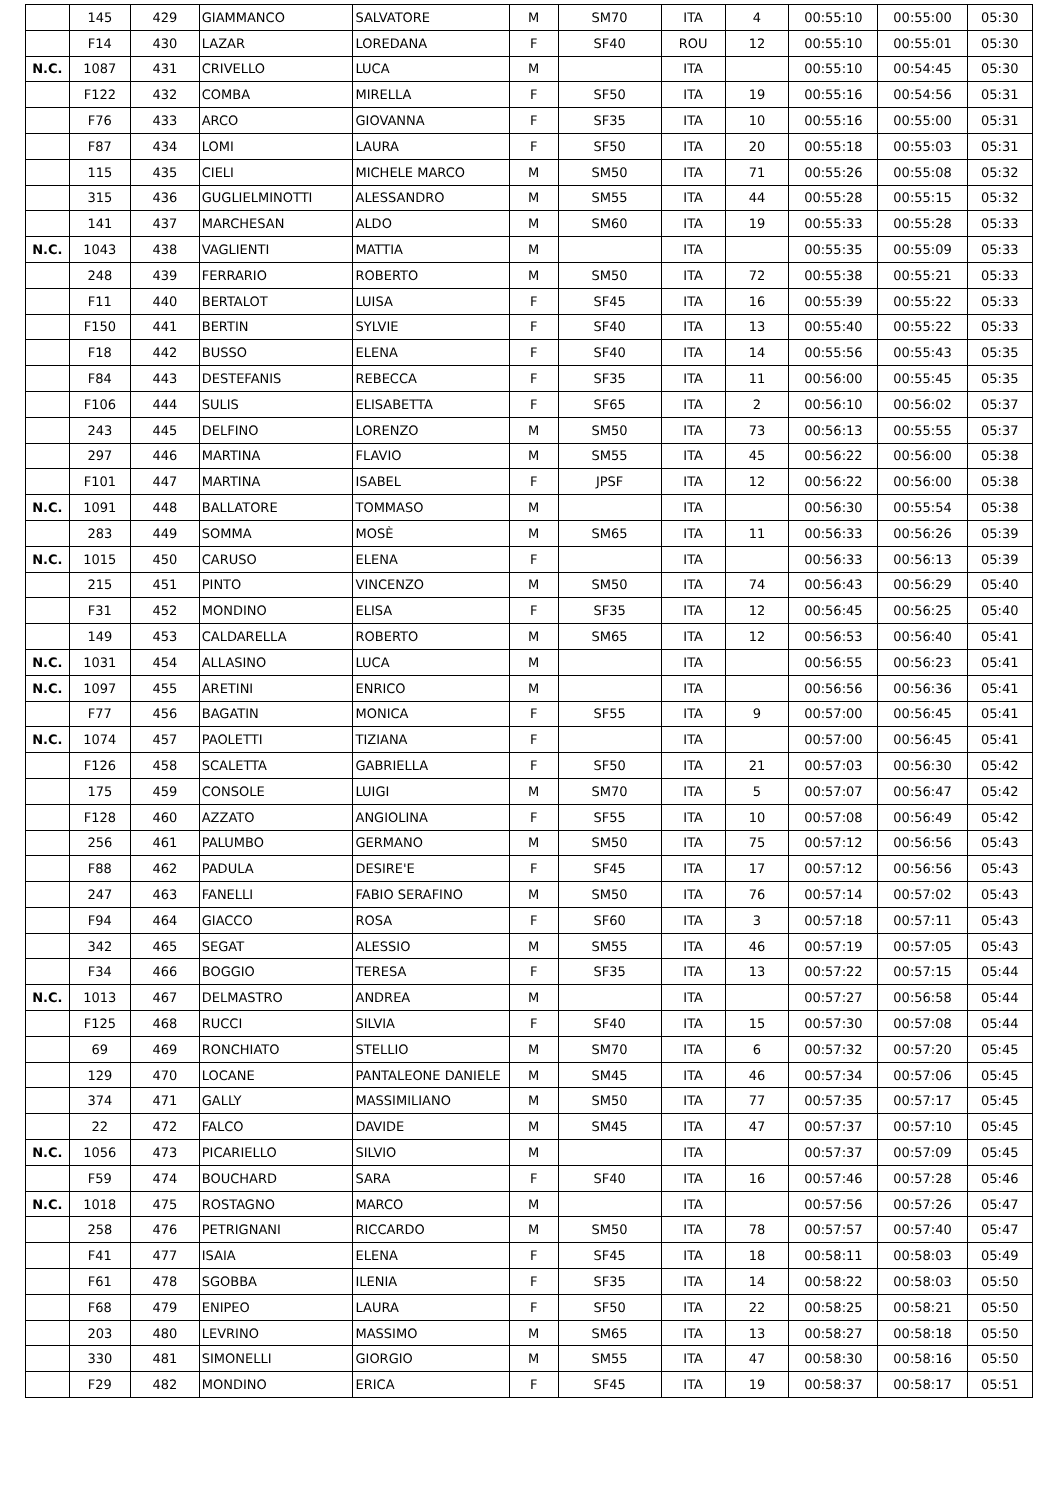| | 145 | 429 | GIAMMANCO | SALVATORE | M | SM70 | ITA | 4 | 00:55:10 | 00:55:00 | 05:30 |
| | F14 | 430 | LAZAR | LOREDANA | F | SF40 | ROU | 12 | 00:55:10 | 00:55:01 | 05:30 |
| N.C. | 1087 | 431 | CRIVELLO | LUCA | M | | ITA | | 00:55:10 | 00:54:45 | 05:30 |
| | F122 | 432 | COMBA | MIRELLA | F | SF50 | ITA | 19 | 00:55:16 | 00:54:56 | 05:31 |
| | F76 | 433 | ARCO | GIOVANNA | F | SF35 | ITA | 10 | 00:55:16 | 00:55:00 | 05:31 |
| | F87 | 434 | LOMI | LAURA | F | SF50 | ITA | 20 | 00:55:18 | 00:55:03 | 05:31 |
| | 115 | 435 | CIELI | MICHELE MARCO | M | SM50 | ITA | 71 | 00:55:26 | 00:55:08 | 05:32 |
| | 315 | 436 | GUGLIELMINOTTI | ALESSANDRO | M | SM55 | ITA | 44 | 00:55:28 | 00:55:15 | 05:32 |
| | 141 | 437 | MARCHESAN | ALDO | M | SM60 | ITA | 19 | 00:55:33 | 00:55:28 | 05:33 |
| N.C. | 1043 | 438 | VAGLIENTI | MATTIA | M | | ITA | | 00:55:35 | 00:55:09 | 05:33 |
| | 248 | 439 | FERRARIO | ROBERTO | M | SM50 | ITA | 72 | 00:55:38 | 00:55:21 | 05:33 |
| | F11 | 440 | BERTALOT | LUISA | F | SF45 | ITA | 16 | 00:55:39 | 00:55:22 | 05:33 |
| | F150 | 441 | BERTIN | SYLVIE | F | SF40 | ITA | 13 | 00:55:40 | 00:55:22 | 05:33 |
| | F18 | 442 | BUSSO | ELENA | F | SF40 | ITA | 14 | 00:55:56 | 00:55:43 | 05:35 |
| | F84 | 443 | DESTEFANIS | REBECCA | F | SF35 | ITA | 11 | 00:56:00 | 00:55:45 | 05:35 |
| | F106 | 444 | SULIS | ELISABETTA | F | SF65 | ITA | 2 | 00:56:10 | 00:56:02 | 05:37 |
| | 243 | 445 | DELFINO | LORENZO | M | SM50 | ITA | 73 | 00:56:13 | 00:55:55 | 05:37 |
| | 297 | 446 | MARTINA | FLAVIO | M | SM55 | ITA | 45 | 00:56:22 | 00:56:00 | 05:38 |
| | F101 | 447 | MARTINA | ISABEL | F | JPSF | ITA | 12 | 00:56:22 | 00:56:00 | 05:38 |
| N.C. | 1091 | 448 | BALLATORE | TOMMASO | M | | ITA | | 00:56:30 | 00:55:54 | 05:38 |
| | 283 | 449 | SOMMA | MOSÈ | M | SM65 | ITA | 11 | 00:56:33 | 00:56:26 | 05:39 |
| N.C. | 1015 | 450 | CARUSO | ELENA | F | | ITA | | 00:56:33 | 00:56:13 | 05:39 |
| | 215 | 451 | PINTO | VINCENZO | M | SM50 | ITA | 74 | 00:56:43 | 00:56:29 | 05:40 |
| | F31 | 452 | MONDINO | ELISA | F | SF35 | ITA | 12 | 00:56:45 | 00:56:25 | 05:40 |
| | 149 | 453 | CALDARELLA | ROBERTO | M | SM65 | ITA | 12 | 00:56:53 | 00:56:40 | 05:41 |
| N.C. | 1031 | 454 | ALLASINO | LUCA | M | | ITA | | 00:56:55 | 00:56:23 | 05:41 |
| N.C. | 1097 | 455 | ARETINI | ENRICO | M | | ITA | | 00:56:56 | 00:56:36 | 05:41 |
| | F77 | 456 | BAGATIN | MONICA | F | SF55 | ITA | 9 | 00:57:00 | 00:56:45 | 05:41 |
| N.C. | 1074 | 457 | PAOLETTI | TIZIANA | F | | ITA | | 00:57:00 | 00:56:45 | 05:41 |
| | F126 | 458 | SCALETTA | GABRIELLA | F | SF50 | ITA | 21 | 00:57:03 | 00:56:30 | 05:42 |
| | 175 | 459 | CONSOLE | LUIGI | M | SM70 | ITA | 5 | 00:57:07 | 00:56:47 | 05:42 |
| | F128 | 460 | AZZATO | ANGIOLINA | F | SF55 | ITA | 10 | 00:57:08 | 00:56:49 | 05:42 |
| | 256 | 461 | PALUMBO | GERMANO | M | SM50 | ITA | 75 | 00:57:12 | 00:56:56 | 05:43 |
| | F88 | 462 | PADULA | DESIRE'E | F | SF45 | ITA | 17 | 00:57:12 | 00:56:56 | 05:43 |
| | 247 | 463 | FANELLI | FABIO SERAFINO | M | SM50 | ITA | 76 | 00:57:14 | 00:57:02 | 05:43 |
| | F94 | 464 | GIACCO | ROSA | F | SF60 | ITA | 3 | 00:57:18 | 00:57:11 | 05:43 |
| | 342 | 465 | SEGAT | ALESSIO | M | SM55 | ITA | 46 | 00:57:19 | 00:57:05 | 05:43 |
| | F34 | 466 | BOGGIO | TERESA | F | SF35 | ITA | 13 | 00:57:22 | 00:57:15 | 05:44 |
| N.C. | 1013 | 467 | DELMASTRO | ANDREA | M | | ITA | | 00:57:27 | 00:56:58 | 05:44 |
| | F125 | 468 | RUCCI | SILVIA | F | SF40 | ITA | 15 | 00:57:30 | 00:57:08 | 05:44 |
| | 69 | 469 | RONCHIATO | STELLIO | M | SM70 | ITA | 6 | 00:57:32 | 00:57:20 | 05:45 |
| | 129 | 470 | LOCANE | PANTALEONE DANIELE | M | SM45 | ITA | 46 | 00:57:34 | 00:57:06 | 05:45 |
| | 374 | 471 | GALLY | MASSIMILIANO | M | SM50 | ITA | 77 | 00:57:35 | 00:57:17 | 05:45 |
| | 22 | 472 | FALCO | DAVIDE | M | SM45 | ITA | 47 | 00:57:37 | 00:57:10 | 05:45 |
| N.C. | 1056 | 473 | PICARIELLO | SILVIO | M | | ITA | | 00:57:37 | 00:57:09 | 05:45 |
| | F59 | 474 | BOUCHARD | SARA | F | SF40 | ITA | 16 | 00:57:46 | 00:57:28 | 05:46 |
| N.C. | 1018 | 475 | ROSTAGNO | MARCO | M | | ITA | | 00:57:56 | 00:57:26 | 05:47 |
| | 258 | 476 | PETRIGNANI | RICCARDO | M | SM50 | ITA | 78 | 00:57:57 | 00:57:40 | 05:47 |
| | F41 | 477 | ISAIA | ELENA | F | SF45 | ITA | 18 | 00:58:11 | 00:58:03 | 05:49 |
| | F61 | 478 | SGOBBA | ILENIA | F | SF35 | ITA | 14 | 00:58:22 | 00:58:03 | 05:50 |
| | F68 | 479 | ENIPEO | LAURA | F | SF50 | ITA | 22 | 00:58:25 | 00:58:21 | 05:50 |
| | 203 | 480 | LEVRINO | MASSIMO | M | SM65 | ITA | 13 | 00:58:27 | 00:58:18 | 05:50 |
| | 330 | 481 | SIMONELLI | GIORGIO | M | SM55 | ITA | 47 | 00:58:30 | 00:58:16 | 05:50 |
| | F29 | 482 | MONDINO | ERICA | F | SF45 | ITA | 19 | 00:58:37 | 00:58:17 | 05:51 |